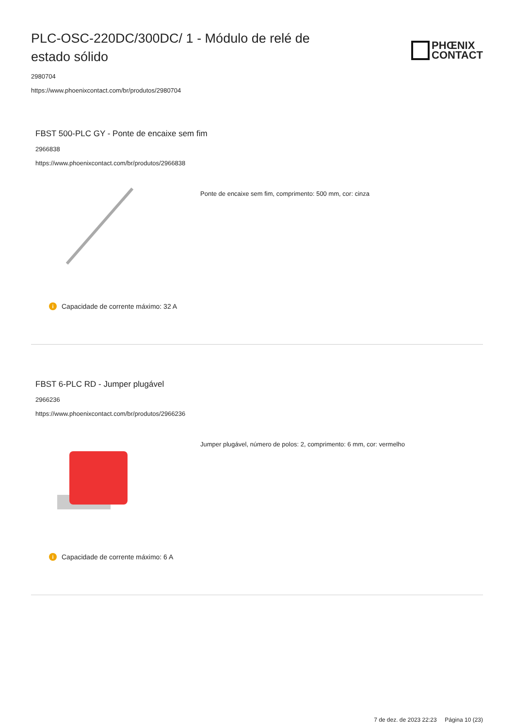PLC-OSC-220DC/300DC/ 1 - Módulo de relé de estado sólido
PHŒNIX
CONTACT
2980704
https://www.phoenixcontact.com/br/produtos/2980704
FBST 500-PLC GY - Ponte de encaixe sem fim
2966838
https://www.phoenixcontact.com/br/produtos/2966838
Ponte de encaixe sem fim, comprimento: 500 mm, cor: cinza
i Capacidade de corrente máximo: 32 A
FBST 6-PLC RD - Jumper plugável
2966236
https://www.phoenixcontact.com/br/produtos/2966236
Jumper plugável, número de polos: 2, comprimento: 6 mm, cor: vermelho
i Capacidade de corrente máximo: 6 A
7 de dez. de 2023 22:23 Página 10 (23)